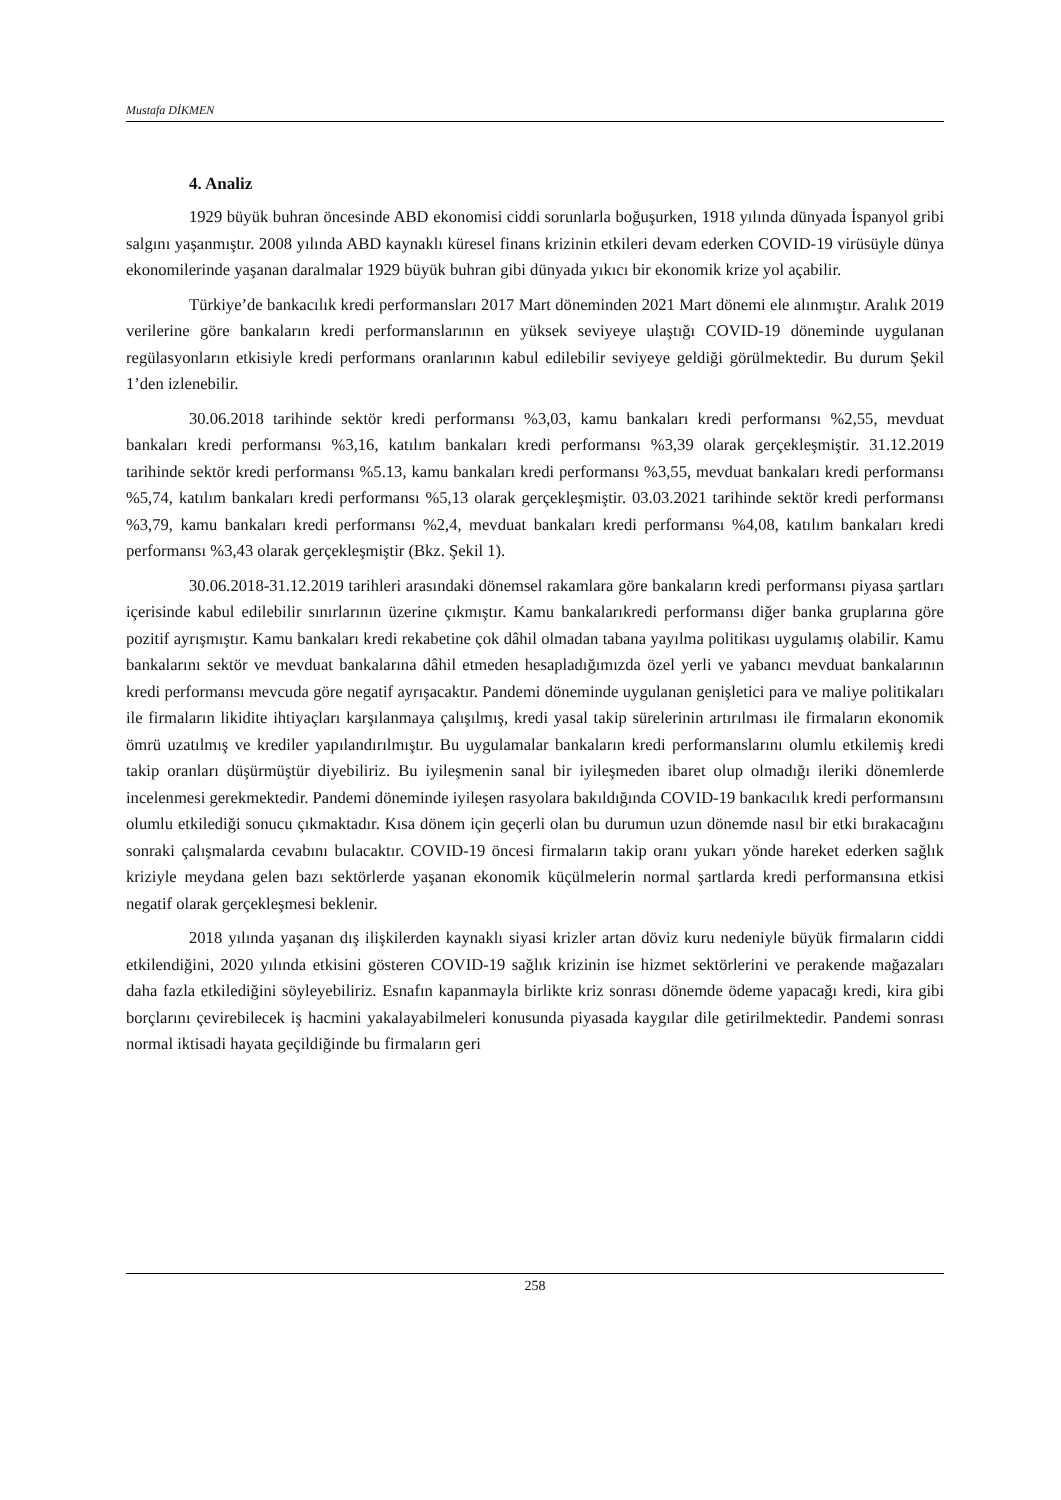Mustafa DİKMEN
4. Analiz
1929 büyük buhran öncesinde ABD ekonomisi ciddi sorunlarla boğuşurken, 1918 yılında dünyada İspanyol gribi salgını yaşanmıştır. 2008 yılında ABD kaynaklı küresel finans krizinin etkileri devam ederken COVID-19 virüsüyle dünya ekonomilerinde yaşanan daralmalar 1929 büyük buhran gibi dünyada yıkıcı bir ekonomik krize yol açabilir.
Türkiye’de bankacılık kredi performansları 2017 Mart döneminden 2021 Mart dönemi ele alınmıştır. Aralık 2019 verilerine göre bankaların kredi performanslarının en yüksek seviyeye ulaştığı COVID-19 döneminde uygulanan regülasyonların etkisiyle kredi performans oranlarının kabul edilebilir seviyeye geldiği görülmektedir. Bu durum Şekil 1’den izlenebilir.
30.06.2018 tarihinde sektör kredi performansı %3,03, kamu bankaları kredi performansı %2,55, mevduat bankaları kredi performansı %3,16, katılım bankaları kredi performansı %3,39 olarak gerçekleşmiştir. 31.12.2019 tarihinde sektör kredi performansı %5.13, kamu bankaları kredi performansı %3,55, mevduat bankaları kredi performansı %5,74, katılım bankaları kredi performansı %5,13 olarak gerçekleşmiştir. 03.03.2021 tarihinde sektör kredi performansı %3,79, kamu bankaları kredi performansı %2,4, mevduat bankaları kredi performansı %4,08, katılım bankaları kredi performansı %3,43 olarak gerçekleşmiştir (Bkz. Şekil 1).
30.06.2018-31.12.2019 tarihleri arasındaki dönemsel rakamlara göre bankaların kredi performansı piyasa şartları içerisinde kabul edilebilir sınırlarının üzerine çıkmıştır. Kamu bankalarıkredi performansı diğer banka gruplarına göre pozitif ayrışmıştır. Kamu bankaları kredi rekabetine çok dâhil olmadan tabana yayılma politikası uygulamış olabilir. Kamu bankalarını sektör ve mevduat bankalarına dâhil etmeden hesapladığımızda özel yerli ve yabancı mevduat bankalarının kredi performansı mevcuda göre negatif ayrışacaktır. Pandemi döneminde uygulanan genişletici para ve maliye politikaları ile firmaların likidite ihtiyaçları karşılanmaya çalışılmış, kredi yasal takip sürelerinin artırılması ile firmaların ekonomik ömrü uzatılmış ve krediler yapılandırılmıştır. Bu uygulamalar bankaların kredi performanslarını olumlu etkilemiş kredi takip oranları düşürmüştür diyebiliriz. Bu iyileşmenin sanal bir iyileşmeden ibaret olup olmadığı ileriki dönemlerde incelenmesi gerekmektedir. Pandemi döneminde iyileşen rasyolara bakıldığında COVID-19 bankacılık kredi performansını olumlu etkilediği sonucu çıkmaktadır. Kısa dönem için geçerli olan bu durumun uzun dönemde nasıl bir etki bırakacağını sonraki çalışmalarda cevabını bulacaktır. COVID-19 öncesi firmaların takip oranı yukarı yönde hareket ederken sağlık kriziyle meydana gelen bazı sektörlerde yaşanan ekonomik küçülmelerin normal şartlarda kredi performansına etkisi negatif olarak gerçekleşmesi beklenir.
2018 yılında yaşanan dış ilişkilerden kaynaklı siyasi krizler artan döviz kuru nedeniyle büyük firmaların ciddi etkilendiğini, 2020 yılında etkisini gösteren COVID-19 sağlık krizinin ise hizmet sektörlerini ve perakende mağazaları daha fazla etkilediğini söyleyebiliriz. Esnafın kapanmayla birlikte kriz sonrası dönemde ödeme yapacağı kredi, kira gibi borçlarını çevirebilecek iş hacmini yakalayabilmeleri konusunda piyasada kaygılar dile getirilmektedir. Pandemi sonrası normal iktisadi hayata geçildiğinde bu firmaların geri
258